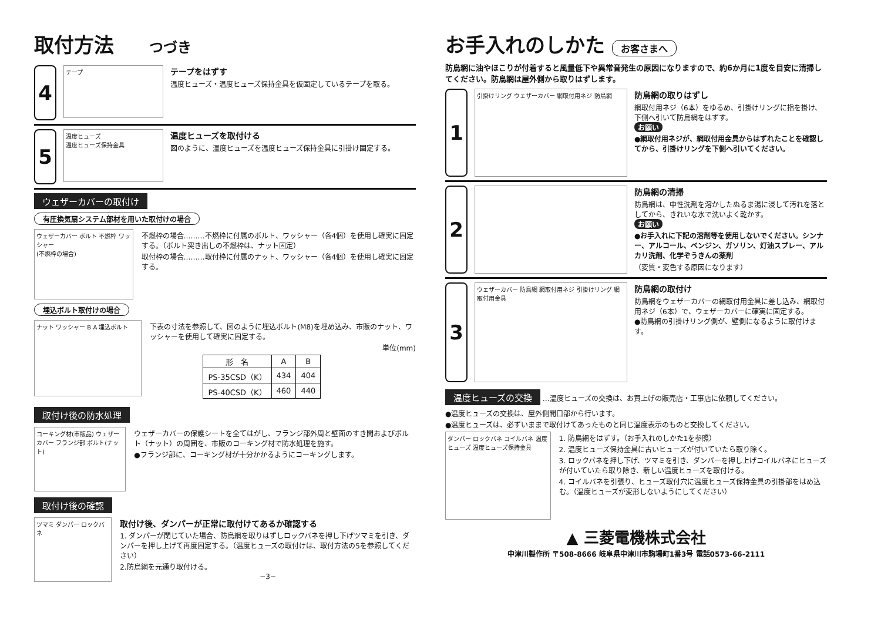取付方法 つづき
4
テープ
テープをはずす
温度ヒューズ・温度ヒューズ保持金具を仮固定しているテープを取る。
5
温度ヒューズ
温度ヒューズ保持金具
温度ヒューズを取付ける
図のように、温度ヒューズを温度ヒューズ保持金具に引掛け固定する。
ウェザーカバーの取付け
有圧換気扇システム部材を用いた取付けの場合
ウェザーカバー ボルト 不燃枠 ワッシャー
(不燃枠の場合)
不燃枠の場合………不燃枠に付属のボルト、ワッシャー（各4個）を使用し確実に固定する。（ボルト突き出しの不燃枠は、ナット固定）
取付枠の場合………取付枠に付属のナット、ワッシャー（各4個）を使用し確実に固定する。
埋込ボルト取付けの場合
ナット ワッシャー B A 埋込ボルト
下表の寸法を参照して、図のように埋込ボルト(M8)を埋め込み、市販のナット、ワッシャーを使用して確実に固定する。
単位(mm)
| 形 名 | A | B |
| --- | --- | --- |
| PS-35CSD（K） | 434 | 404 |
| PS-40CSD（K） | 460 | 440 |
取付け後の防水処理
コーキング材(市販品) ウェザーカバー フランジ部 ボルト(ナット)
ウェザーカバーの保護シートを全てはがし、フランジ部外周と壁面のすき間およびボルト（ナット）の周囲を、市販のコーキング材で防水処理を施す。
●フランジ部に、コーキング材が十分かかるようにコーキングします。
取付け後の確認
ツマミ ダンパー ロックバネ
取付け後、ダンパーが正常に取付けてあるか確認する
1. ダンパーが閉じていた場合、防鳥網を取りはずしロックバネを押し下げツマミを引き、ダンパーを押し上げて再度固定する。（温度ヒューズの取付けは、取付方法の5を参照してください）
2.防鳥網を元通り取付ける。
−3−
お手入れのしかた お客さまへ
防鳥網に油やほこりが付着すると風量低下や異常音発生の原因になりますので、約6か月に1度を目安に清掃してください。防鳥網は屋外側から取りはずします。
1
引掛けリング ウェザーカバー 網取付用ネジ 防鳥網
防鳥網の取りはずし
網取付用ネジ（6本）をゆるめ、引掛けリングに指を掛け、下側へ引いて防鳥網をはずす。
お願い
●網取付用ネジが、網取付用金具からはずれたことを確認してから、引掛けリングを下側へ引いてください。
2
防鳥網の清掃
防鳥網は、中性洗剤を溶かしたぬるま湯に浸して汚れを落としてから、きれいな水で洗いよく乾かす。
お願い
●お手入れに下記の溶剤等を使用しないでください。シンナー、アルコール、ベンジン、ガソリン、灯油スプレー、アルカリ洗剤、化学ぞうきんの薬剤
（変質・変色する原因になります）
3
ウェザーカバー 防鳥網 網取付用ネジ 引掛けリング 網取付用金具
防鳥網の取付け
防鳥網をウェザーカバーの網取付用金具に差し込み、網取付用ネジ（6本）で、ウェザーカバーに確実に固定する。
●防鳥網の引掛けリング側が、壁側になるように取付けます。
温度ヒューズの交換 …温度ヒューズの交換は、お買上げの販売店・工事店に依頼してください。
●温度ヒューズの交換は、屋外側開口部から行います。
●温度ヒューズは、必ずいままで取付けてあったものと同じ温度表示のものと交換してください。
ダンパー ロックバネ コイルバネ 温度ヒューズ 温度ヒューズ保持金具
1. 防鳥網をはずす。（お手入れのしかた1を参照）
2. 温度ヒューズ保持金具に古いヒューズが付いていたら取り除く。
3. ロックバネを押し下げ、ツマミを引き、ダンパーを押し上げコイルバネにヒューズが付いていたら取り除き、新しい温度ヒューズを取付ける。
4. コイルバネを引張り、ヒューズ取付穴に温度ヒューズ保持金具の引掛部をはめ込む。（温度ヒューズが変形しないようにしてください）
▲ 三菱電機株式会社
中津川製作所 〒508-8666 岐阜県中津川市駒場町1番3号 電話0573-66-2111